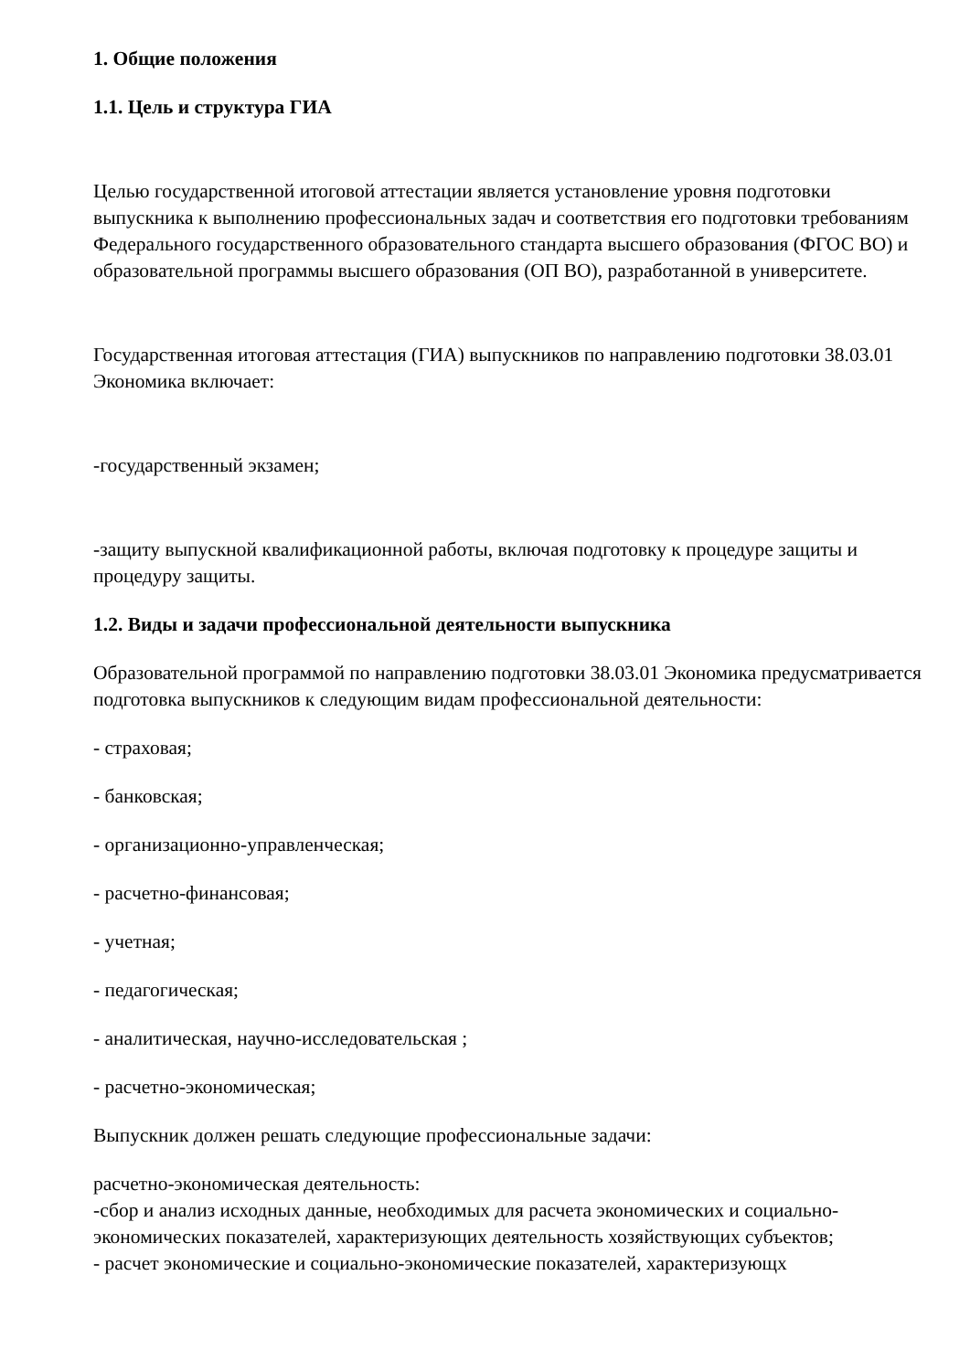1. Общие положения
1.1. Цель и структура ГИА
Целью государственной итоговой аттестации является установление уровня подготовки выпускника к выполнению профессиональных задач и соответствия его подготовки требованиям Федерального государственного образовательного стандарта высшего образования (ФГОС ВО) и образовательной программы высшего образования (ОП ВО), разработанной в университете.
Государственная итоговая аттестация (ГИА) выпускников по направлению подготовки 38.03.01 Экономика включает:
-государственный экзамен;
-защиту выпускной квалификационной работы, включая подготовку к процедуре защиты и процедуру защиты.
1.2. Виды и задачи профессиональной деятельности выпускника
Образовательной программой по направлению подготовки 38.03.01 Экономика предусматривается подготовка выпускников к следующим видам профессиональной деятельности:
- страховая;
- банковская;
- организационно-управленческая;
- расчетно-финансовая;
- учетная;
- педагогическая;
- аналитическая, научно-исследовательская ;
- расчетно-экономическая;
Выпускник должен решать следующие профессиональные задачи:
расчетно-экономическая деятельность:
-сбор и анализ исходных данные, необходимых для расчета экономических и социально-экономических показателей, характеризующих деятельность хозяйствующих субъектов;
- расчет экономические и социально-экономические показателей, характеризующх